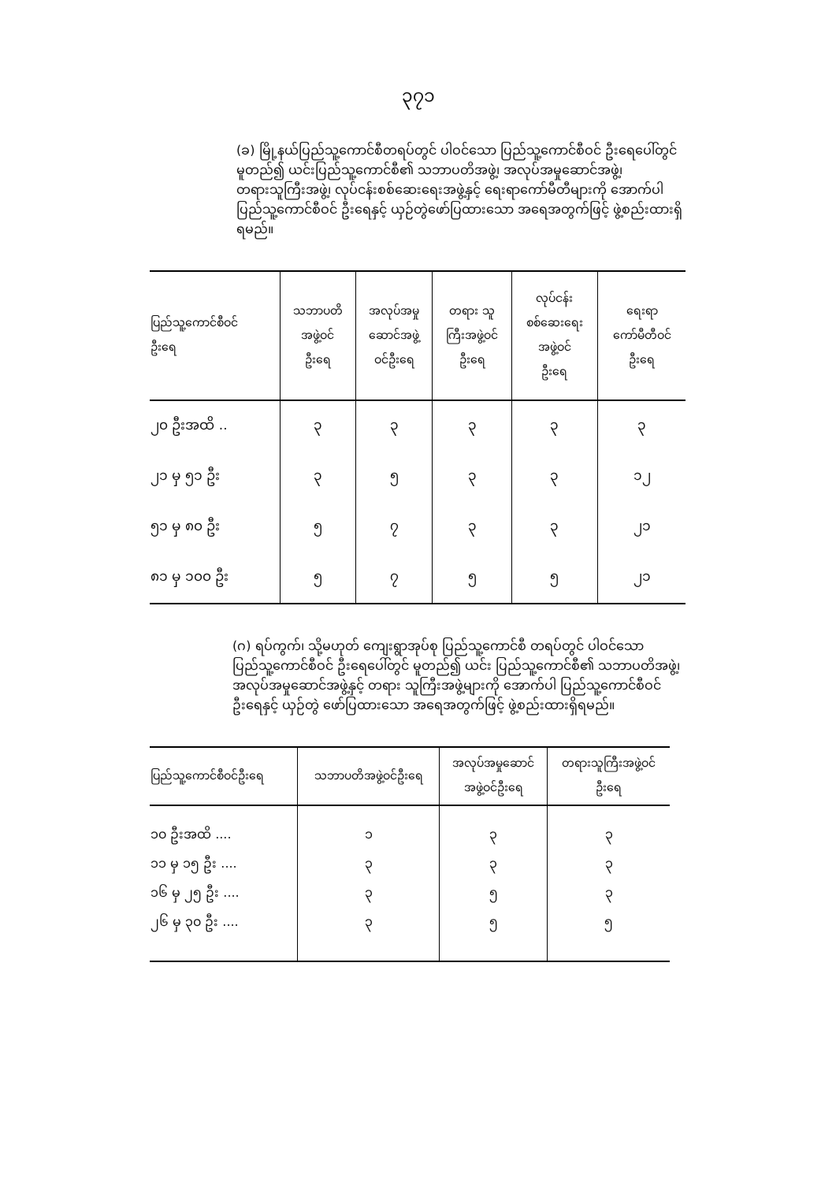၃၇၁
(ခ) မြို့နယ်ပြည်သူ့ကောင်စီတရပ်တွင် ပါဝင်သော ပြည်သူ့ကောင်စီဝင် ဦးရေပေါ်တွင် မူတည်၍ ယင်းပြည်သူ့ကောင်စီ၏ သဘာပတိအဖွဲ့၊ အလုပ်အမှုဆောင်အဖွဲ့၊ တရားသူကြီးအဖွဲ့၊ လုပ်ငန်းစစ်ဆေးရေးအဖွဲ့နှင့် ရေးရာကော်မီတီများကို အောက်ပါ ပြည်သူ့ကောင်စီဝင် ဦးရေနှင့် ယှဉ်တွဲဖော်ပြထားသော အရေအတွက်ဖြင့် ဖွဲ့စည်းထားရှိရမည်။
| ပြည်သူ့ကောင်စီဝင် ဦးရေ | သဘာပတိ အဖွဲ့ဝင် ဦးရေ | အလုပ်အမှု ဆောင်အဖွဲ့ ဝင်ဦးရေ | တရား သူ ကြီးအဖွဲ့ဝင် ဦးရေ | လုပ်ငန်း စစ်ဆေးရေး အဖွဲ့ဝင် ဦးရေ | ရေးရာ ကော်မီတီဝင် ဦးရေ |
| --- | --- | --- | --- | --- | --- |
| ၂၀ ဦးအထိ .. | ၃ | ၃ | ၃ | ၃ | ၃ |
| ၂၁ မှ ၅၁ ဦး | ၃ | ၅ | ၃ | ၃ | ၁၂ |
| ၅၁ မှ ၈၀ ဦး | ၅ | ၇ | ၃ | ၃ | ၂၁ |
| ၈၁ မှ ၁၀၀ ဦး | ၅ | ၇ | ၅ | ၅ | ၂၁ |
(ဂ) ရပ်ကွက်၊ သို့မဟုတ် ကျေးရွာအုပ်စု ပြည်သူ့ကောင်စီ တရပ်တွင် ပါဝင်သော ပြည်သူ့ကောင်စီဝင် ဦးရေပေါ်တွင် မူတည်၍ ယင်း ပြည်သူ့ကောင်စီ၏ သဘာပတိအဖွဲ့၊ အလုပ်အမှုဆောင်အဖွဲ့နှင့် တရား သူကြီးအဖွဲ့များကို အောက်ပါ ပြည်သူ့ကောင်စီဝင်ဦးရေနှင့် ယှဉ်တွဲ ဖော်ပြထားသော အရေအတွက်ဖြင့် ဖွဲ့စည်းထားရှိရမည်။
| ပြည်သူ့ကောင်စီဝင်ဦးရေ | သဘာပတိအဖွဲ့ဝင်ဦးရေ | အလုပ်အမှုဆောင် အဖွဲ့ဝင်ဦးရေ | တရားသူကြီးအဖွဲ့ဝင် ဦးရေ |
| --- | --- | --- | --- |
| ၁၀ ဦးအထိ .... | ၁ | ၃ | ၃ |
| ၁၁ မှ ၁၅ ဦး .... | ၃ | ၃ | ၃ |
| ၁၆ မှ ၂၅ ဦး .... | ၃ | ၅ | ၃ |
| ၂၆ မှ ၃၀ ဦး .... | ၃ | ၅ | ၅ |